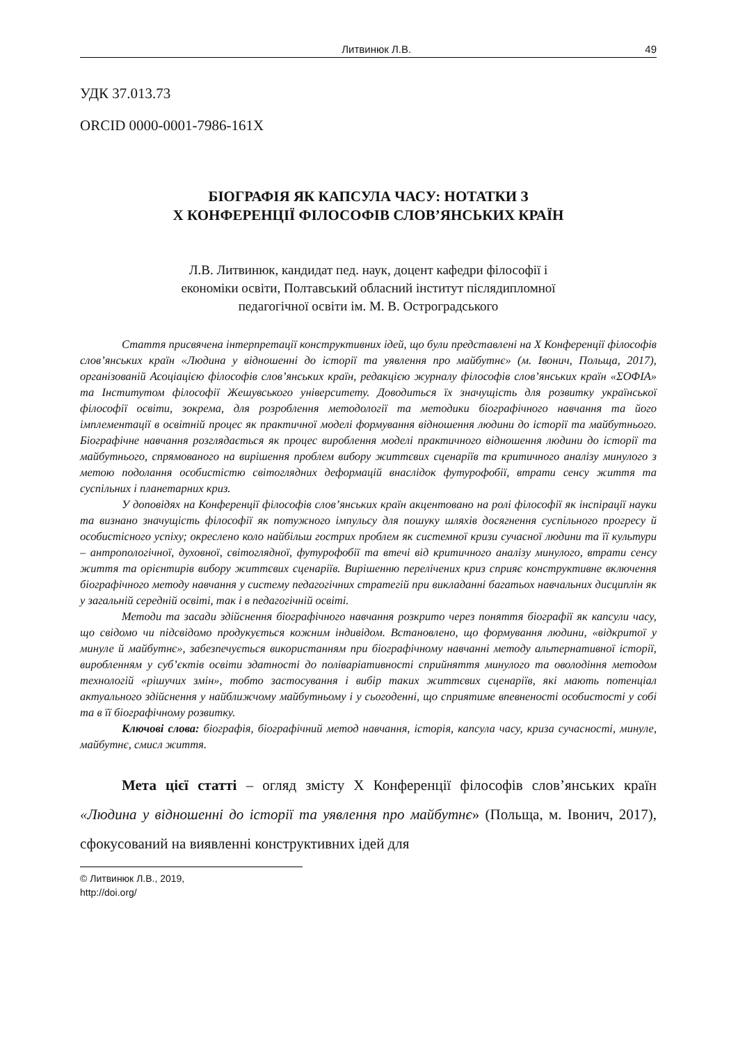Литвинюк Л.В. 49
УДК 37.013.73
ORCID 0000-0001-7986-161X
БІОГРАФІЯ ЯК КАПСУЛА ЧАСУ: НОТАТКИ З
Х КОНФЕРЕНЦІЇ ФІЛОСОФІВ СЛОВ’ЯНСЬКИХ КРАЇН
Л.В. Литвинюк, кандидат пед. наук, доцент кафедри філософії і
економіки освіти, Полтавський обласний інститут післядипломної
педагогічної освіти ім. М. В. Остроградського
Стаття присвячена інтерпретації конструктивних ідей, що були представлені на Х Конференції філософів слов’янських країн «Людина у відношенні до історії та уявлення про майбутнє» (м. Івонич, Польща, 2017), організованій Асоціацією філософів слов’янських країн, редакцією журналу філософів слов’янських країн «ΣΟΦΙΑ» та Інститутом філософії Жешувського університету. Доводиться їх значущість для розвитку української філософії освіти, зокрема, для розроблення методології та методики біографічного навчання та його імплементації в освітній процес як практичної моделі формування відношення людини до історії та майбутнього. Біографічне навчання розглядається як процес вироблення моделі практичного відношення людини до історії та майбутнього, спрямованого на вирішення проблем вибору життєвих сценаріїв та критичного аналізу минулого з метою подолання особистістю світоглядних деформацій внаслідок футурофобії, втрати сенсу життя та суспільних і планетарних криз.
У доповідях на Конференції філософів слов’янських країн акцентовано на ролі філософії як інспірації науки та визнано значущість філософії як потужного імпульсу для пошуку шляхів досягнення суспільного прогресу й особистісного успіху; окреслено коло найбільш гострих проблем як системної кризи сучасної людини та її культури – антропологічної, духовної, світоглядної, футурофобії та втечі від критичного аналізу минулого, втрати сенсу життя та орієнтирів вибору життєвих сценаріїв. Вирішенню перелічених криз сприяє конструктивне включення біографічного методу навчання у систему педагогічних стратегій при викладанні багатьох навчальних дисциплін як у загальній середній освіті, так і в педагогічній освіті.
Методи та засади здійснення біографічного навчання розкрито через поняття біографії як капсули часу, що свідомо чи підсвідомо продукується кожним індивідом. Встановлено, що формування людини, «відкритої у минуле й майбутнє», забезпечується використанням при біографічному навчанні методу альтернативної історії, виробленням у суб’єктів освіти здатності до поліваріативності сприйняття минулого та оволодіння методом технологій «рішучих змін», тобто застосування і вибір таких життєвих сценаріїв, які мають потенціал актуального здійснення у найближчому майбутньому і у сьогоденні, що сприятиме впевненості особистості у собі та в її біографічному розвитку.
Ключові слова: біографія, біографічний метод навчання, історія, капсула часу, криза сучасності, минуле, майбутнє, смисл життя.
Мета цієї статті – огляд змісту Х Конференції філософів слов’янських країн «Людина у відношенні до історії та уявлення про майбутнє» (Польща, м. Івонич, 2017), сфокусований на виявленні конструктивних ідей для
© Литвинюк Л.В., 2019,
http://doi.org/